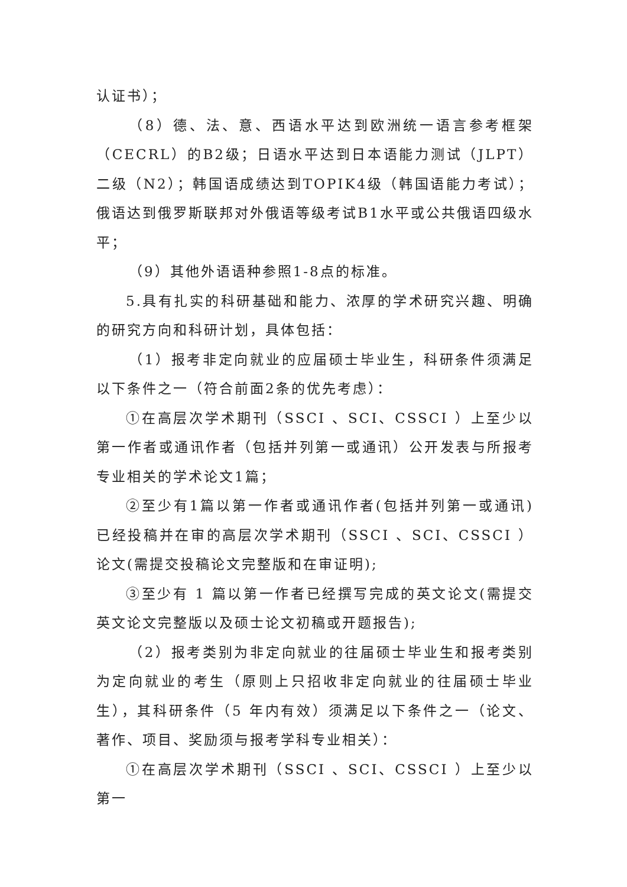认证书）；
（8）德、法、意、西语水平达到欧洲统一语言参考框架（CECRL）的B2级；日语水平达到日本语能力测试（JLPT）二级（N2）；韩国语成绩达到TOPIK4级（韩国语能力考试）；俄语达到俄罗斯联邦对外俄语等级考试B1水平或公共俄语四级水平；
（9）其他外语语种参照1-8点的标准。
5.具有扎实的科研基础和能力、浓厚的学术研究兴趣、明确的研究方向和科研计划，具体包括：
（1）报考非定向就业的应届硕士毕业生，科研条件须满足以下条件之一（符合前面2条的优先考虑）：
①在高层次学术期刊（SSCI 、SCI、CSSCI ）上至少以第一作者或通讯作者（包括并列第一或通讯）公开发表与所报考专业相关的学术论文1篇；
②至少有1篇以第一作者或通讯作者(包括并列第一或通讯)已经投稿并在审的高层次学术期刊（SSCI 、SCI、CSSCI ）论文(需提交投稿论文完整版和在审证明);
③至少有 1 篇以第一作者已经撰写完成的英文论文(需提交英文论文完整版以及硕士论文初稿或开题报告);
（2）报考类别为非定向就业的往届硕士毕业生和报考类别为定向就业的考生（原则上只招收非定向就业的往届硕士毕业生），其科研条件（5 年内有效）须满足以下条件之一（论文、著作、项目、奖励须与报考学科专业相关）：
①在高层次学术期刊（SSCI 、SCI、CSSCI ）上至少以第一